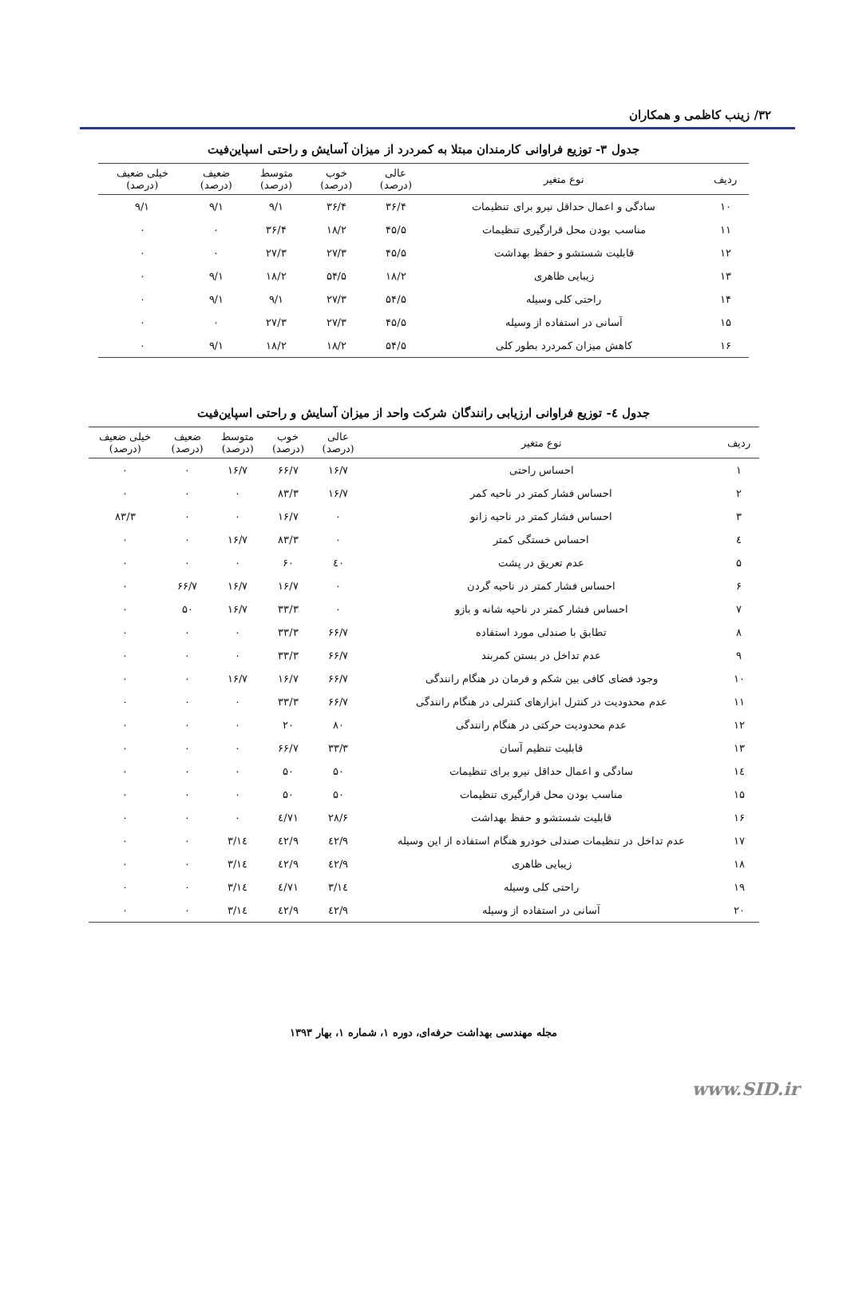۳۲/ زینب کاظمی و همکاران
جدول ۳- توزیع فراوانی کارمندان مبتلا به کمردرد از میزان آسایش و راحتی اسپاین‌فیت
| ردیف | نوع متغیر | عالی (درصد) | خوب (درصد) | متوسط (درصد) | ضعیف (درصد) | خیلی ضعیف (درصد) |
| --- | --- | --- | --- | --- | --- | --- |
| ۱۰ | سادگی و اعمال حداقل نیرو برای تنظیمات | ۳۶/۴ | ۳۶/۴ | ۹/۱ | ۹/۱ | ۹/۱ |
| ۱۱ | مناسب بودن محل قرارگیری تنظیمات | ۴۵/۵ | ۱۸/۲ | ۳۶/۴ | ۰ | ۰ |
| ۱۲ | قابلیت شستشو و حفظ بهداشت | ۴۵/۵ | ۲۷/۳ | ۲۷/۳ | ۰ | ۰ |
| ۱۳ | زیبایی ظاهری | ۱۸/۲ | ۵۴/۵ | ۱۸/۲ | ۹/۱ | ۰ |
| ۱۴ | راحتی کلی وسیله | ۵۴/۵ | ۲۷/۳ | ۹/۱ | ۹/۱ | ۰ |
| ۱۵ | آسانی در استفاده از وسیله | ۴۵/۵ | ۲۷/۳ | ۲۷/۳ | ۰ | ۰ |
| ۱۶ | کاهش میزان کمردرد بطور کلی | ۵۴/۵ | ۱۸/۲ | ۱۸/۲ | ۹/۱ | ۰ |
جدول ٤- توزیع فراوانی ارزیابی رانندگان شرکت واحد از میزان آسایش و راحتی اسپاین‌فیت
| ردیف | نوع متغیر | عالی (درصد) | خوب (درصد) | متوسط (درصد) | ضعیف (درصد) | خیلی ضعیف (درصد) |
| --- | --- | --- | --- | --- | --- | --- |
| ۱ | احساس راحتی | ۱۶/۷ | ۶۶/۷ | ۱۶/۷ | ۰ | ۰ |
| ۲ | احساس فشار کمتر در ناحیه کمر | ۱۶/۷ | ۸۳/۳ | ۰ | ۰ | ۰ |
| ۳ | احساس فشار کمتر در ناحیه زانو | ۰ | ۱۶/۷ | ۰ | ۰ | ۸۳/۳ |
| ٤ | احساس خستگی کمتر | ۰ | ۸۳/۳ | ۱۶/۷ | ۰ | ۰ |
| ۵ | عدم تعریق در پشت | ٤۰ | ۶۰ | ۰ | ۰ | ۰ |
| ۶ | احساس فشار کمتر در ناحیه گردن | ۰ | ۱۶/۷ | ۱۶/۷ | ۶۶/۷ | ۰ |
| ۷ | احساس فشار کمتر در ناحیه شانه و بازو | ۰ | ۳۳/۳ | ۱۶/۷ | ۵۰ | ۰ |
| ۸ | تطابق با صندلی مورد استفاده | ۶۶/۷ | ۳۳/۳ | ۰ | ۰ | ۰ |
| ۹ | عدم تداخل در بستن کمربند | ۶۶/۷ | ۳۳/۳ | ۰ | ۰ | ۰ |
| ۱۰ | وجود فضای کافی بین شکم و فرمان در هنگام رانندگی | ۶۶/۷ | ۱۶/۷ | ۱۶/۷ | ۰ | ۰ |
| ۱۱ | عدم محدودیت در کنترل ابزارهای کنترلی در هنگام رانندگی | ۶۶/۷ | ۳۳/۳ | ۰ | ۰ | ۰ |
| ۱۲ | عدم محدودیت حرکتی در هنگام رانندگی | ۸۰ | ۲۰ | ۰ | ۰ | ۰ |
| ۱۳ | قابلیت تنظیم آسان | ۳۳/۳ | ۶۶/۷ | ۰ | ۰ | ۰ |
| ۱٤ | سادگی و اعمال حداقل نیرو برای تنظیمات | ۵۰ | ۵۰ | ۰ | ۰ | ۰ |
| ۱۵ | مناسب بودن محل قرارگیری تنظیمات | ۵۰ | ۵۰ | ۰ | ۰ | ۰ |
| ۱۶ | قابلیت شستشو و حفظ بهداشت | ۲۸/۶ | ۷۱/٤ | ۰ | ۰ | ۰ |
| ۱۷ | عدم تداخل در تنظیمات صندلی خودرو هنگام استفاده از این وسیله | ٤۲/۹ | ٤۲/۹ | ۱٤/۳ | ۰ | ۰ |
| ۱۸ | زیبایی ظاهری | ٤۲/۹ | ٤۲/۹ | ۱٤/۳ | ۰ | ۰ |
| ۱۹ | راحتی کلی وسیله | ۱٤/۳ | ۷۱/٤ | ۱٤/۳ | ۰ | ۰ |
| ۲۰ | آسانی در استفاده از وسیله | ٤۲/۹ | ٤۲/۹ | ۱٤/۳ | ۰ | ۰ |
مجله مهندسی بهداشت حرفه‌ای، دوره ۱، شماره ۱، بهار ۱۳۹۳
www.SID.ir